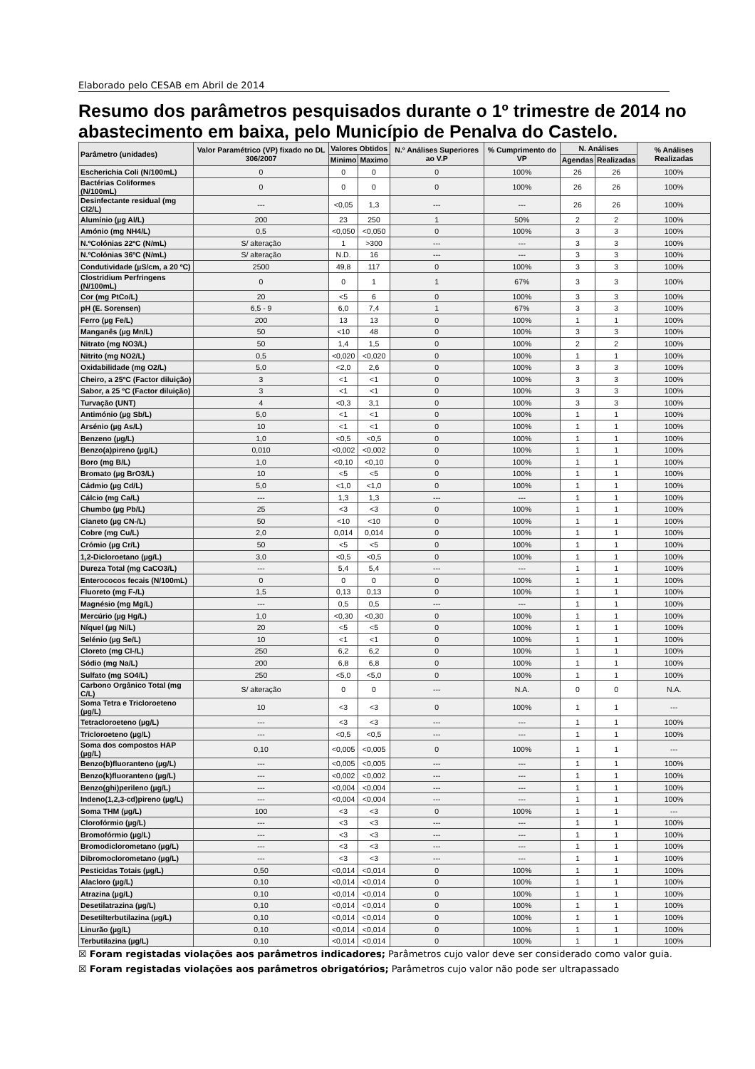Elaborado pelo CESAB em Abril de 2014
Resumo dos parâmetros pesquisados durante o 1º trimestre de 2014 no abastecimento em baixa, pelo Município de Penalva do Castelo.
| Parâmetro (unidades) | Valor Paramétrico (VP) fixado no DL 306/2007 | Valores Obtidos | | N.º Análises Superiores ao V.P | % Cumprimento do VP | N. Análises | | % Análises Realizadas |
| --- | --- | --- | --- | --- | --- | --- | --- | --- |
| | | Minimo | Maximo | | | Agendas | Realizadas | |
| Escherichia Coli (N/100mL) | 0 | 0 | 0 | 0 | 100% | 26 | 26 | 100% |
| Bactérias Coliformes (N/100mL) | 0 | 0 | 0 | 0 | 100% | 26 | 26 | 100% |
| Desinfectante residual (mg Cl2/L) | --- | <0,05 | 1,3 | --- | --- | 26 | 26 | 100% |
| Alumínio (µg Al/L) | 200 | 23 | 250 | 1 | 50% | 2 | 2 | 100% |
| Amónio (mg NH4/L) | 0,5 | <0,050 | <0,050 | 0 | 100% | 3 | 3 | 100% |
| N.ºColónias 22ºC (N/mL) | S/ alteração | 1 | >300 | --- | --- | 3 | 3 | 100% |
| N.ºColónias 36ºC (N/mL) | S/ alteração | N.D. | 16 | --- | --- | 3 | 3 | 100% |
| Condutividade (µS/cm, a 20 ºC) | 2500 | 49,8 | 117 | 0 | 100% | 3 | 3 | 100% |
| Clostridium Perfringens (N/100mL) | 0 | 0 | 1 | 1 | 67% | 3 | 3 | 100% |
| Cor (mg PtCo/L) | 20 | <5 | 6 | 0 | 100% | 3 | 3 | 100% |
| pH (E. Sorensen) | 6,5 - 9 | 6,0 | 7,4 | 1 | 67% | 3 | 3 | 100% |
| Ferro (µg Fe/L) | 200 | 13 | 13 | 0 | 100% | 1 | 1 | 100% |
| Manganês (µg Mn/L) | 50 | <10 | 48 | 0 | 100% | 3 | 3 | 100% |
| Nitrato (mg NO3/L) | 50 | 1,4 | 1,5 | 0 | 100% | 2 | 2 | 100% |
| Nitrito (mg NO2/L) | 0,5 | <0,020 | <0,020 | 0 | 100% | 1 | 1 | 100% |
| Oxidabilidade (mg O2/L) | 5,0 | <2,0 | 2,6 | 0 | 100% | 3 | 3 | 100% |
| Cheiro, a 25ºC (Factor diluição) | 3 | <1 | <1 | 0 | 100% | 3 | 3 | 100% |
| Sabor, a 25 ºC (Factor diluição) | 3 | <1 | <1 | 0 | 100% | 3 | 3 | 100% |
| Turvação (UNT) | 4 | <0,3 | 3,1 | 0 | 100% | 3 | 3 | 100% |
| Antimónio (µg Sb/L) | 5,0 | <1 | <1 | 0 | 100% | 1 | 1 | 100% |
| Arsénio (µg As/L) | 10 | <1 | <1 | 0 | 100% | 1 | 1 | 100% |
| Benzeno (µg/L) | 1,0 | <0,5 | <0,5 | 0 | 100% | 1 | 1 | 100% |
| Benzo(a)pireno (µg/L) | 0,010 | <0,002 | <0,002 | 0 | 100% | 1 | 1 | 100% |
| Boro (mg B/L) | 1,0 | <0,10 | <0,10 | 0 | 100% | 1 | 1 | 100% |
| Bromato (µg BrO3/L) | 10 | <5 | <5 | 0 | 100% | 1 | 1 | 100% |
| Cádmio (µg Cd/L) | 5,0 | <1,0 | <1,0 | 0 | 100% | 1 | 1 | 100% |
| Cálcio (mg Ca/L) | --- | 1,3 | 1,3 | --- | --- | 1 | 1 | 100% |
| Chumbo (µg Pb/L) | 25 | <3 | <3 | 0 | 100% | 1 | 1 | 100% |
| Cianeto (µg CN-/L) | 50 | <10 | <10 | 0 | 100% | 1 | 1 | 100% |
| Cobre (mg Cu/L) | 2,0 | 0,014 | 0,014 | 0 | 100% | 1 | 1 | 100% |
| Crómio (µg Cr/L) | 50 | <5 | <5 | 0 | 100% | 1 | 1 | 100% |
| 1,2-Dicloroetano (µg/L) | 3,0 | <0,5 | <0,5 | 0 | 100% | 1 | 1 | 100% |
| Dureza Total (mg CaCO3/L) | --- | 5,4 | 5,4 | --- | --- | 1 | 1 | 100% |
| Enterococos fecais (N/100mL) | 0 | 0 | 0 | 0 | 100% | 1 | 1 | 100% |
| Fluoreto (mg F-/L) | 1,5 | 0,13 | 0,13 | 0 | 100% | 1 | 1 | 100% |
| Magnésio (mg Mg/L) | --- | 0,5 | 0,5 | --- | --- | 1 | 1 | 100% |
| Mercúrio (µg Hg/L) | 1,0 | <0,30 | <0,30 | 0 | 100% | 1 | 1 | 100% |
| Níquel (µg Ni/L) | 20 | <5 | <5 | 0 | 100% | 1 | 1 | 100% |
| Selénio (µg Se/L) | 10 | <1 | <1 | 0 | 100% | 1 | 1 | 100% |
| Cloreto (mg Cl-/L) | 250 | 6,2 | 6,2 | 0 | 100% | 1 | 1 | 100% |
| Sódio (mg Na/L) | 200 | 6,8 | 6,8 | 0 | 100% | 1 | 1 | 100% |
| Sulfato (mg SO4/L) | 250 | <5,0 | <5,0 | 0 | 100% | 1 | 1 | 100% |
| Carbono Orgânico Total (mg C/L) | S/ alteração | 0 | 0 | --- | N.A. | 0 | 0 | N.A. |
| Soma Tetra e Tricloroeteno (µg/L) | 10 | <3 | <3 | 0 | 100% | 1 | 1 | --- |
| Tetracloroeteno (µg/L) | --- | <3 | <3 | --- | --- | 1 | 1 | 100% |
| Tricloroeteno (µg/L) | --- | <0,5 | <0,5 | --- | --- | 1 | 1 | 100% |
| Soma dos compostos HAP (µg/L) | 0,10 | <0,005 | <0,005 | 0 | 100% | 1 | 1 | --- |
| Benzo(b)fluoranteno (µg/L) | --- | <0,005 | <0,005 | --- | --- | 1 | 1 | 100% |
| Benzo(k)fluoranteno (µg/L) | --- | <0,002 | <0,002 | --- | --- | 1 | 1 | 100% |
| Benzo(ghi)perileno (µg/L) | --- | <0,004 | <0,004 | --- | --- | 1 | 1 | 100% |
| Indeno(1,2,3-cd)pireno (µg/L) | --- | <0,004 | <0,004 | --- | --- | 1 | 1 | 100% |
| Soma THM (µg/L) | 100 | <3 | <3 | 0 | 100% | 1 | 1 | --- |
| Clorofórmio (µg/L) | --- | <3 | <3 | --- | --- | 1 | 1 | 100% |
| Bromofórmio (µg/L) | --- | <3 | <3 | --- | --- | 1 | 1 | 100% |
| Bromodiclorometano (µg/L) | --- | <3 | <3 | --- | --- | 1 | 1 | 100% |
| Dibromoclorometano (µg/L) | --- | <3 | <3 | --- | --- | 1 | 1 | 100% |
| Pesticidas Totais (µg/L) | 0,50 | <0,014 | <0,014 | 0 | 100% | 1 | 1 | 100% |
| Alacloro (µg/L) | 0,10 | <0,014 | <0,014 | 0 | 100% | 1 | 1 | 100% |
| Atrazina (µg/L) | 0,10 | <0,014 | <0,014 | 0 | 100% | 1 | 1 | 100% |
| Desetilatrazina (µg/L) | 0,10 | <0,014 | <0,014 | 0 | 100% | 1 | 1 | 100% |
| Desetilterbutilazina (µg/L) | 0,10 | <0,014 | <0,014 | 0 | 100% | 1 | 1 | 100% |
| Linurão (µg/L) | 0,10 | <0,014 | <0,014 | 0 | 100% | 1 | 1 | 100% |
| Terbutilazina (µg/L) | 0,10 | <0,014 | <0,014 | 0 | 100% | 1 | 1 | 100% |
☒ Foram registadas violações aos parâmetros indicadores; Parâmetros cujo valor deve ser considerado como valor guia.
☒ Foram registadas violações aos parâmetros obrigatórios; Parâmetros cujo valor não pode ser ultrapassado